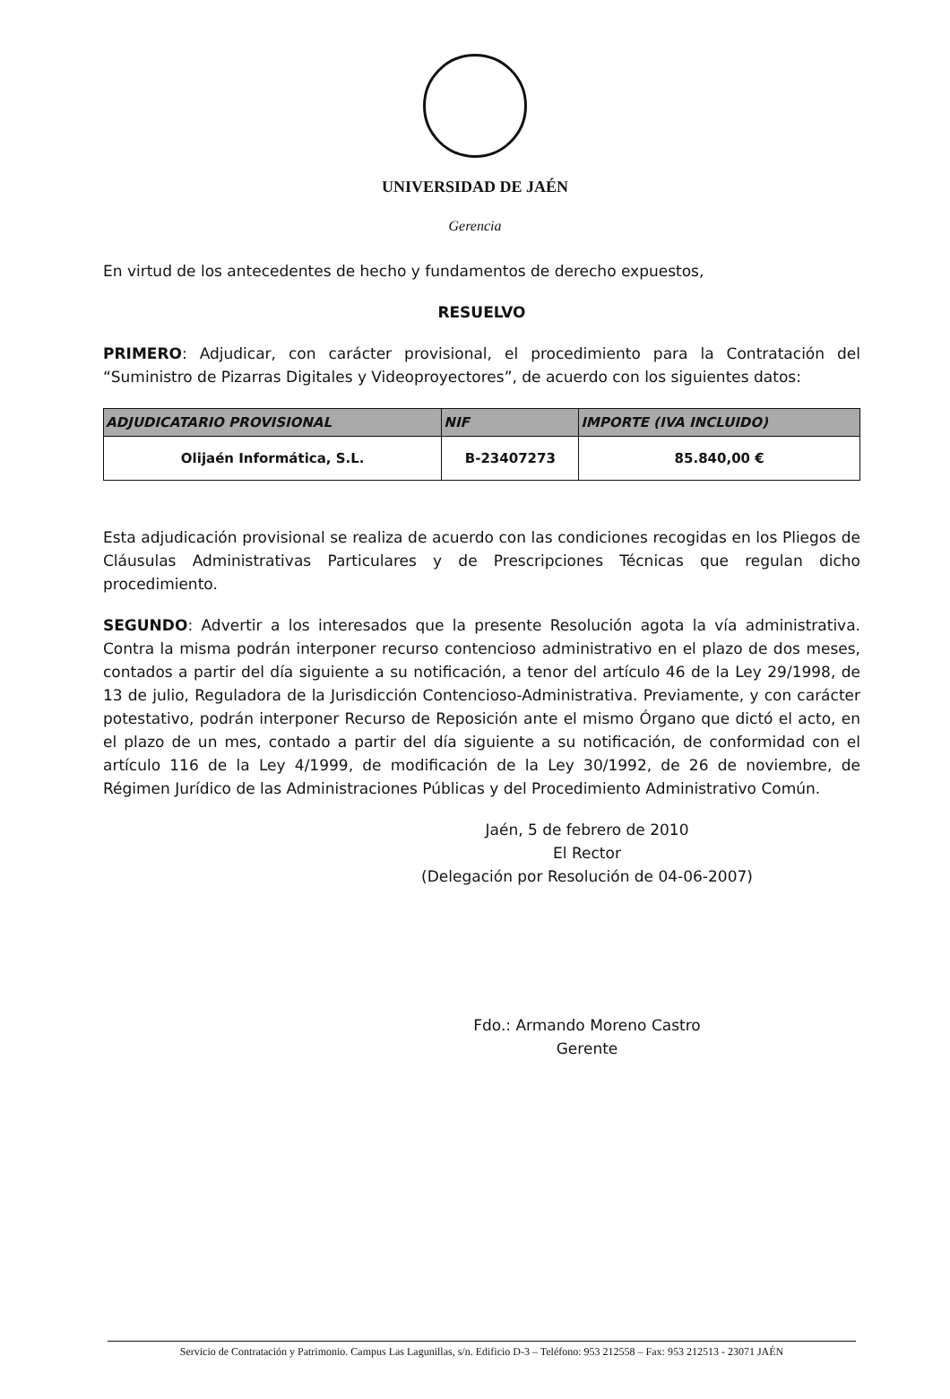UNIVERSIDAD DE JAÉN
Gerencia
En virtud de los antecedentes de hecho y fundamentos de derecho expuestos,
RESUELVO
PRIMERO: Adjudicar, con carácter provisional, el procedimiento para la Contratación del “Suministro de Pizarras Digitales y Videoproyectores”, de acuerdo con los siguientes datos:
| ADJUDICATARIO PROVISIONAL | NIF | IMPORTE (IVA INCLUIDO) |
| --- | --- | --- |
| Olijaén Informática, S.L. | B-23407273 | 85.840,00 € |
Esta adjudicación provisional se realiza de acuerdo con las condiciones recogidas en los Pliegos de Cláusulas Administrativas Particulares y de Prescripciones Técnicas que regulan dicho procedimiento.
SEGUNDO: Advertir a los interesados que la presente Resolución agota la vía administrativa. Contra la misma podrán interponer recurso contencioso administrativo en el plazo de dos meses, contados a partir del día siguiente a su notificación, a tenor del artículo 46 de la Ley 29/1998, de 13 de julio, Reguladora de la Jurisdicción Contencioso-Administrativa. Previamente, y con carácter potestativo, podrán interponer Recurso de Reposición ante el mismo Órgano que dictó el acto, en el plazo de un mes, contado a partir del día siguiente a su notificación, de conformidad con el artículo 116 de la Ley 4/1999, de modificación de la Ley 30/1992, de 26 de noviembre, de Régimen Jurídico de las Administraciones Públicas y del Procedimiento Administrativo Común.
Jaén, 5 de febrero de 2010
El Rector
(Delegación por Resolución de 04-06-2007)
Fdo.: Armando Moreno Castro
Gerente
Servicio de Contratación y Patrimonio. Campus Las Lagunillas, s/n. Edificio D-3 – Teléfono: 953 212558 – Fax: 953 212513 - 23071 JAÉN